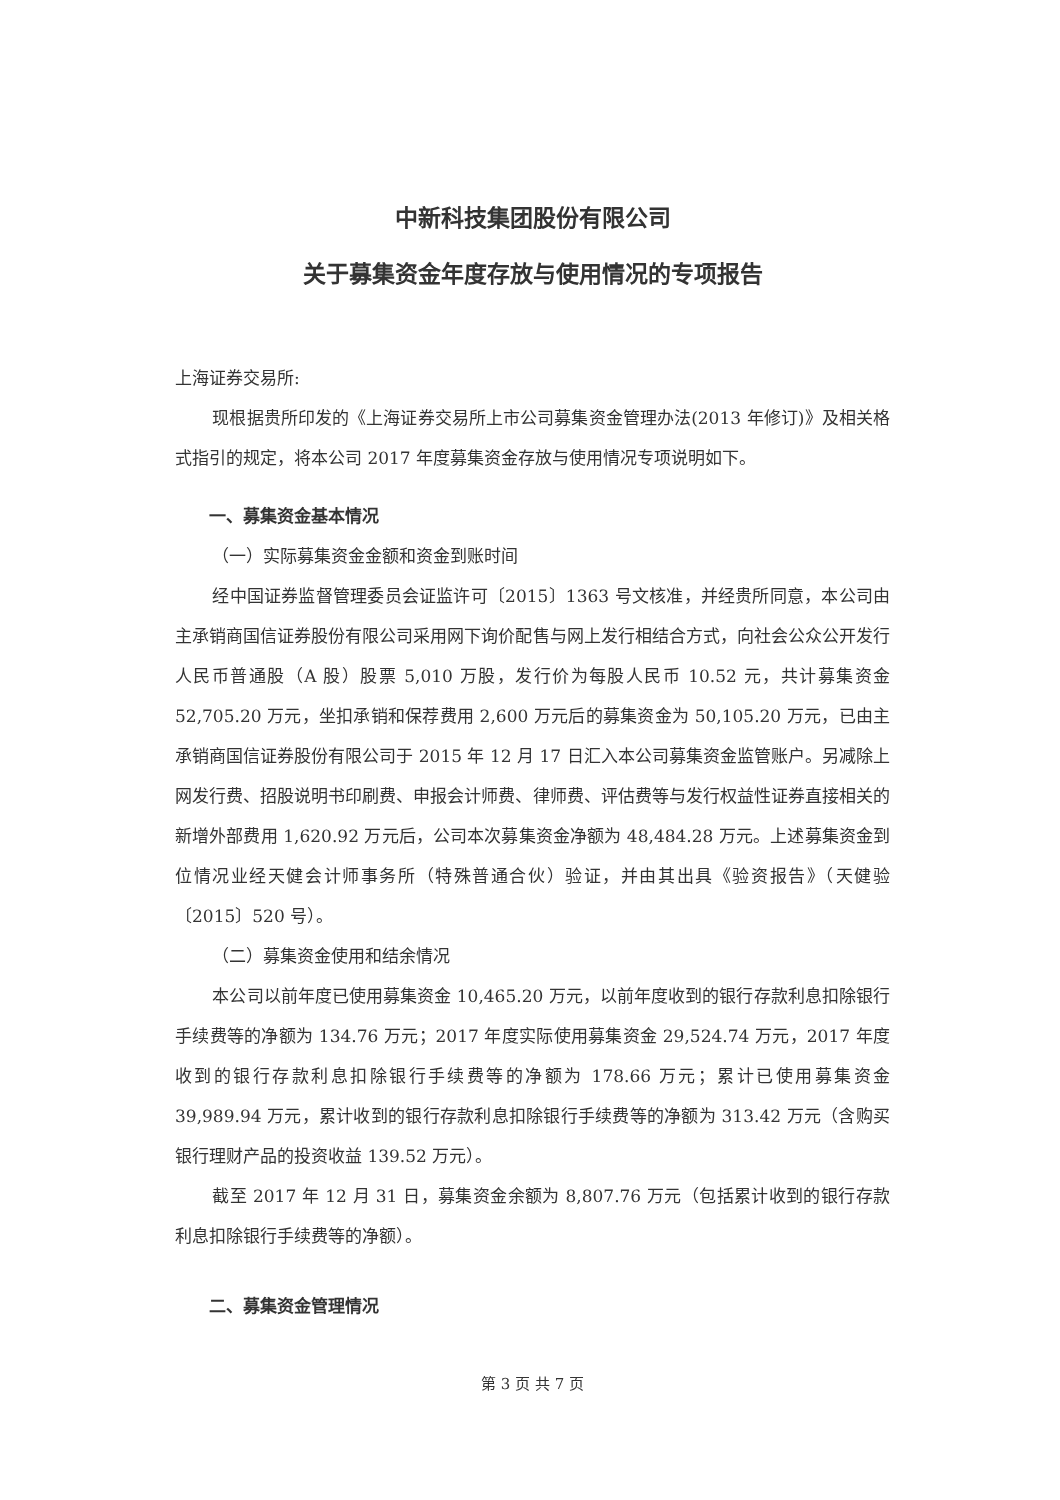中新科技集团股份有限公司
关于募集资金年度存放与使用情况的专项报告
上海证券交易所:
现根据贵所印发的《上海证券交易所上市公司募集资金管理办法(2013 年修订)》及相关格式指引的规定，将本公司 2017 年度募集资金存放与使用情况专项说明如下。
一、募集资金基本情况
（一）实际募集资金金额和资金到账时间
经中国证券监督管理委员会证监许可〔2015〕1363 号文核准，并经贵所同意，本公司由主承销商国信证券股份有限公司采用网下询价配售与网上发行相结合方式，向社会公众公开发行人民币普通股（A 股）股票 5,010 万股，发行价为每股人民币 10.52 元，共计募集资金 52,705.20 万元，坐扣承销和保荐费用 2,600 万元后的募集资金为 50,105.20 万元，已由主承销商国信证券股份有限公司于 2015 年 12 月 17 日汇入本公司募集资金监管账户。另减除上网发行费、招股说明书印刷费、申报会计师费、律师费、评估费等与发行权益性证券直接相关的新增外部费用 1,620.92 万元后，公司本次募集资金净额为 48,484.28 万元。上述募集资金到位情况业经天健会计师事务所（特殊普通合伙）验证，并由其出具《验资报告》（天健验〔2015〕520 号）。
（二）募集资金使用和结余情况
本公司以前年度已使用募集资金 10,465.20 万元，以前年度收到的银行存款利息扣除银行手续费等的净额为 134.76 万元；2017 年度实际使用募集资金 29,524.74 万元，2017 年度收到的银行存款利息扣除银行手续费等的净额为 178.66 万元；累计已使用募集资金 39,989.94 万元，累计收到的银行存款利息扣除银行手续费等的净额为 313.42 万元（含购买银行理财产品的投资收益 139.52 万元）。
截至 2017 年 12 月 31 日，募集资金余额为 8,807.76 万元（包括累计收到的银行存款利息扣除银行手续费等的净额）。
二、募集资金管理情况
第 3 页 共 7 页